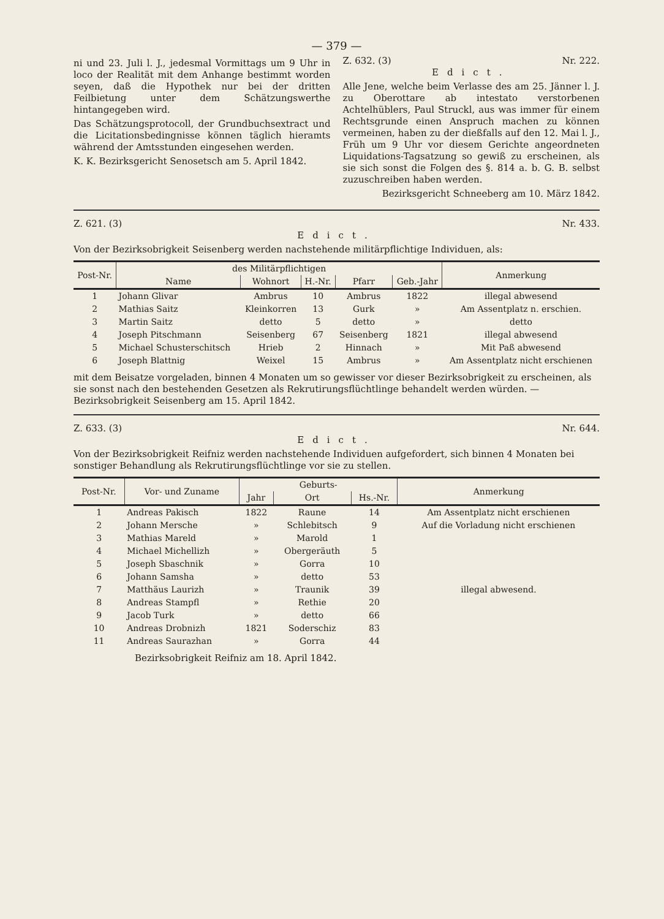— 379 —
ni und 23. Juli l. J., jedesmal Vormittags um 9 Uhr in loco der Realität mit dem Anhange bestimmt worden seyen, daß die Hypothek nur bei der dritten Feilbietung unter dem Schätzungswerthe hintangegeben wird.
Das Schätzungsprotocoll, der Grundbuchsextract und die Licitationsbedingnisse können täglich hieramts während der Amtsstunden eingesehen werden.
K. K. Bezirksgericht Senosetsch am 5. April 1842.
Z. 632. (3) Nr. 222.
Edict.
Alle Jene, welche beim Verlasse des am 25. Jänner l. J. zu Oberottare ab intestato verstorbenen Achtelhüblers, Paul Struckl, aus was immer für einem Rechtsgrunde einen Anspruch machen zu können vermeinen, haben zu der dießfalls auf den 12. Mai l. J., Früh um 9 Uhr vor diesem Gerichte angeordneten Liquidations-Tagsatzung so gewiß zu erscheinen, als sie sich sonst die Folgen des §. 814 a. b. G. B. selbst zuzuschreiben haben werden.
Bezirksgericht Schneeberg am 10. März 1842.
Z. 621. (3) Nr. 433.
Edict.
Von der Bezirksobrigkeit Seisenberg werden nachstehende militärpflichtige Individuen, als:
| Post-Nr. | des Militärpflichtigen | | | | | Anmerkung |
| --- | --- | --- | --- | --- | --- | --- |
| | Name | Wohnort | H.-Nr. | Pfarr | Geb.-Jahr | |
| 1 | Johann Glivar | Ambrus | 10 | Ambrus | 1822 | illegal abwesend |
| 2 | Mathias Saitz | Kleinkorren | 13 | Gurk | » | Am Assentplatz n. erschien. |
| 3 | Martin Saitz | detto | 5 | detto | » | detto |
| 4 | Joseph Pitschmann | Seisenberg | 67 | Seisenberg | 1821 | illegal abwesend |
| 5 | Michael Schusterschitsch | Hrieb | 2 | Hinnach | » | Mit Paß abwesend |
| 6 | Joseph Blattnig | Weixel | 15 | Ambrus | » | Am Assentplatz nicht erschienen |
mit dem Beisatze vorgeladen, binnen 4 Monaten um so gewisser vor dieser Bezirksobrigkeit zu erscheinen, als sie sonst nach den bestehenden Gesetzen als Rekrutirungsflüchtlinge behandelt werden würden. — Bezirksobrigkeit Seisenberg am 15. April 1842.
Z. 633. (3) Nr. 644.
Edict.
Von der Bezirksobrigkeit Reifniz werden nachstehende Individuen aufgefordert, sich binnen 4 Monaten bei sonstiger Behandlung als Rekrutirungsflüchtlinge vor sie zu stellen.
| Post-Nr. | Vor- und Zuname | Geburts- | | | Anmerkung |
| --- | --- | --- | --- | --- | --- |
| | | Jahr | Ort | Hs.-Nr. | |
| 1 | Andreas Pakisch | 1822 | Raune | 14 | Am Assentplatz nicht erschienen |
| 2 | Johann Mersche | » | Schlebitsch | 9 | Auf die Vorladung nicht erschienen |
| 3 | Mathias Mareld | » | Marold | 1 | illegal abwesend. |
| 4 | Michael Michellizh | » | Obergeräuth | 5 | |
| 5 | Joseph Sbaschnik | » | Gorra | 10 | |
| 6 | Johann Samsha | » | detto | 53 | |
| 7 | Matthäus Laurizh | » | Traunik | 39 | |
| 8 | Andreas Stampfl | » | Rethie | 20 | |
| 9 | Jacob Turk | » | detto | 66 | |
| 10 | Andreas Drobnizh | 1821 | Soderschiz | 83 | |
| 11 | Andreas Saurazhan | » | Gorra | 44 | |
Bezirksobrigkeit Reifniz am 18. April 1842.